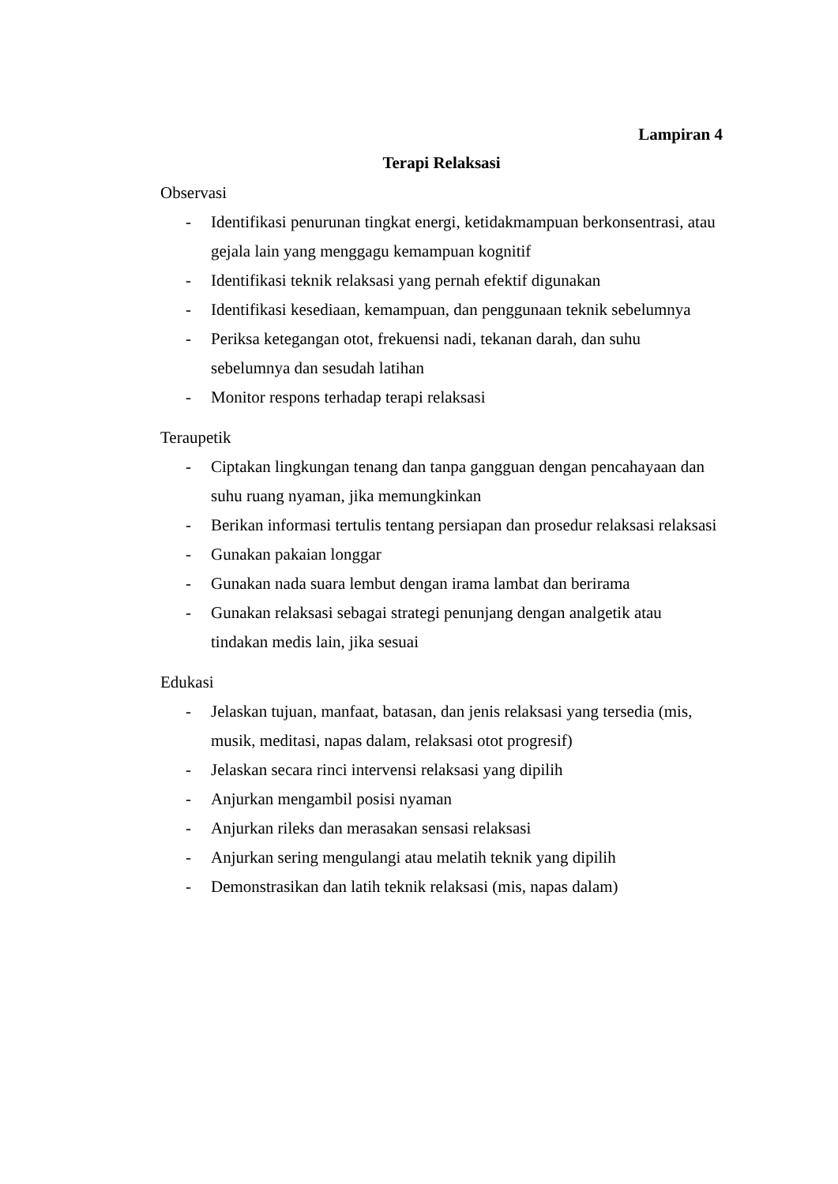Lampiran 4
Terapi Relaksasi
Observasi
- Identifikasi penurunan tingkat energi, ketidakmampuan berkonsentrasi, atau gejala lain yang menggagu kemampuan kognitif
- Identifikasi teknik relaksasi yang pernah efektif digunakan
- Identifikasi kesediaan, kemampuan, dan penggunaan teknik sebelumnya
- Periksa ketegangan otot, frekuensi nadi, tekanan darah, dan suhu sebelumnya dan sesudah latihan
- Monitor respons terhadap terapi relaksasi
Teraupetik
- Ciptakan lingkungan tenang dan tanpa gangguan dengan pencahayaan dan suhu ruang nyaman, jika memungkinkan
- Berikan informasi tertulis tentang persiapan dan prosedur relaksasi relaksasi
- Gunakan pakaian longgar
- Gunakan nada suara lembut dengan irama lambat dan berirama
- Gunakan relaksasi sebagai strategi penunjang dengan analgetik atau tindakan medis lain, jika sesuai
Edukasi
- Jelaskan tujuan, manfaat, batasan, dan jenis relaksasi yang tersedia (mis, musik, meditasi, napas dalam, relaksasi otot progresif)
- Jelaskan secara rinci intervensi relaksasi yang dipilih
- Anjurkan mengambil posisi nyaman
- Anjurkan rileks dan merasakan sensasi relaksasi
- Anjurkan sering mengulangi atau melatih teknik yang dipilih
- Demonstrasikan dan latih teknik relaksasi (mis, napas dalam)